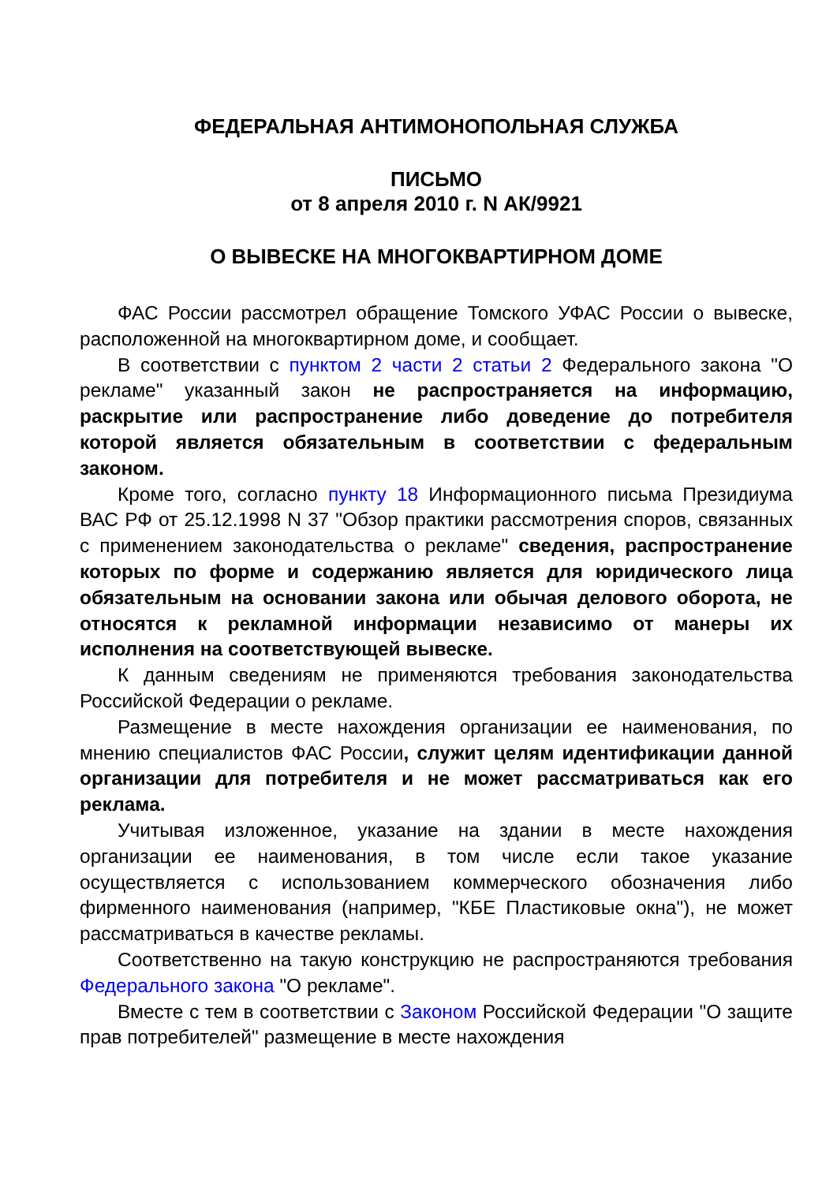ФЕДЕРАЛЬНАЯ АНТИМОНОПОЛЬНАЯ СЛУЖБА
ПИСЬМО
от 8 апреля 2010 г. N АК/9921
О ВЫВЕСКЕ НА МНОГОКВАРТИРНОМ ДОМЕ
ФАС России рассмотрел обращение Томского УФАС России о вывеске, расположенной на многоквартирном доме, и сообщает.
В соответствии с пунктом 2 части 2 статьи 2 Федерального закона "О рекламе" указанный закон не распространяется на информацию, раскрытие или распространение либо доведение до потребителя которой является обязательным в соответствии с федеральным законом.
Кроме того, согласно пункту 18 Информационного письма Президиума ВАС РФ от 25.12.1998 N 37 "Обзор практики рассмотрения споров, связанных с применением законодательства о рекламе" сведения, распространение которых по форме и содержанию является для юридического лица обязательным на основании закона или обычая делового оборота, не относятся к рекламной информации независимо от манеры их исполнения на соответствующей вывеске.
К данным сведениям не применяются требования законодательства Российской Федерации о рекламе.
Размещение в месте нахождения организации ее наименования, по мнению специалистов ФАС России, служит целям идентификации данной организации для потребителя и не может рассматриваться как его реклама.
Учитывая изложенное, указание на здании в месте нахождения организации ее наименования, в том числе если такое указание осуществляется с использованием коммерческого обозначения либо фирменного наименования (например, "КБЕ Пластиковые окна"), не может рассматриваться в качестве рекламы.
Соответственно на такую конструкцию не распространяются требования Федерального закона "О рекламе".
Вместе с тем в соответствии с Законом Российской Федерации "О защите прав потребителей" размещение в месте нахождения